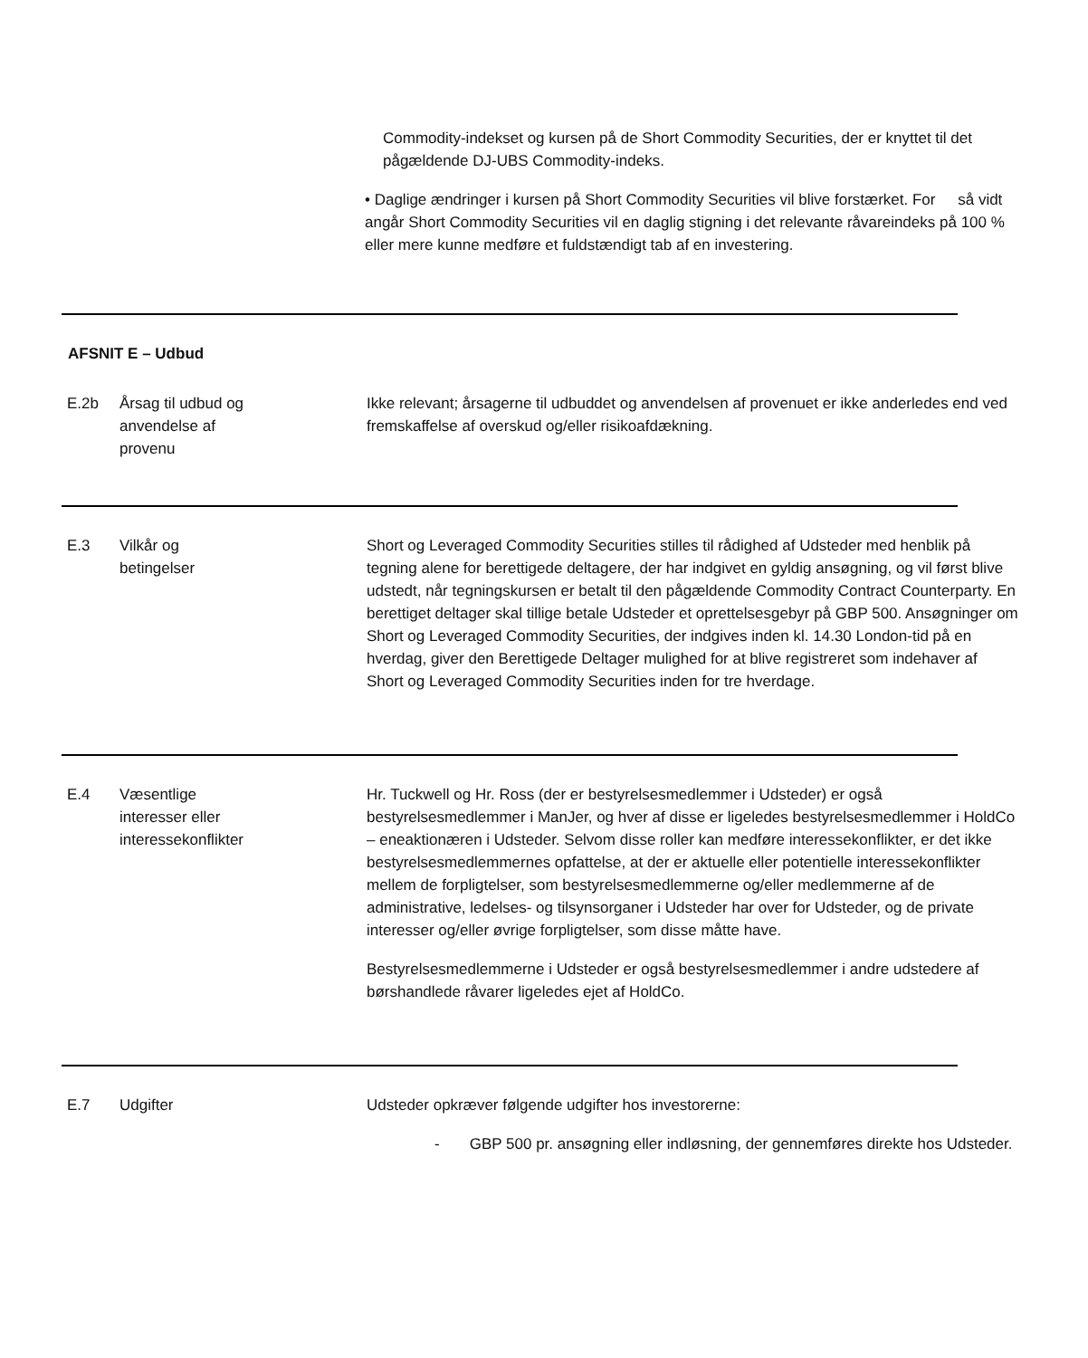Commodity-indekset og kursen på de Short Commodity Securities, der er knyttet til det pågældende DJ-UBS Commodity-indeks.
• Daglige ændringer i kursen på Short Commodity Securities vil blive forstærket. For så vidt angår Short Commodity Securities vil en daglig stigning i det relevante råvareindeks på 100 % eller mere kunne medføre et fuldstændigt tab af en investering.
AFSNIT E – Udbud
E.2b Årsag til udbud og
anvendelse af
provenu
Ikke relevant; årsagerne til udbuddet og anvendelsen af provenuet er ikke anderledes end ved fremskaffelse af overskud og/eller risikoafdækning.
E.3 Vilkår og
betingelser
Short og Leveraged Commodity Securities stilles til rådighed af Udsteder med henblik på tegning alene for berettigede deltagere, der har indgivet en gyldig ansøgning, og vil først blive udstedt, når tegningskursen er betalt til den pågældende Commodity Contract Counterparty. En berettiget deltager skal tillige betale Udsteder et oprettelsesgebyr på GBP 500. Ansøgninger om Short og Leveraged Commodity Securities, der indgives inden kl. 14.30 London-tid på en hverdag, giver den Berettigede Deltager mulighed for at blive registreret som indehaver af Short og Leveraged Commodity Securities inden for tre hverdage.
E.4 Væsentlige
interesser eller
interessekonflikter
Hr. Tuckwell og Hr. Ross (der er bestyrelsesmedlemmer i Udsteder) er også bestyrelsesmedlemmer i ManJer, og hver af disse er ligeledes bestyrelsesmedlemmer i HoldCo – eneaktionæren i Udsteder. Selvom disse roller kan medføre interessekonflikter, er det ikke bestyrelsesmedlemmernes opfattelse, at der er aktuelle eller potentielle interessekonflikter mellem de forpligtelser, som bestyrelsesmedlemmerne og/eller medlemmerne af de administrative, ledelses- og tilsynsorganer i Udsteder har over for Udsteder, og de private interesser og/eller øvrige forpligtelser, som disse måtte have.
Bestyrelsesmedlemmerne i Udsteder er også bestyrelsesmedlemmer i andre udstedere af børshandlede råvarer ligeledes ejet af HoldCo.
E.7 Udgifter Udsteder opkræver følgende udgifter hos investorerne:
- GBP 500 pr. ansøgning eller indløsning, der gennemføres direkte hos Udsteder.